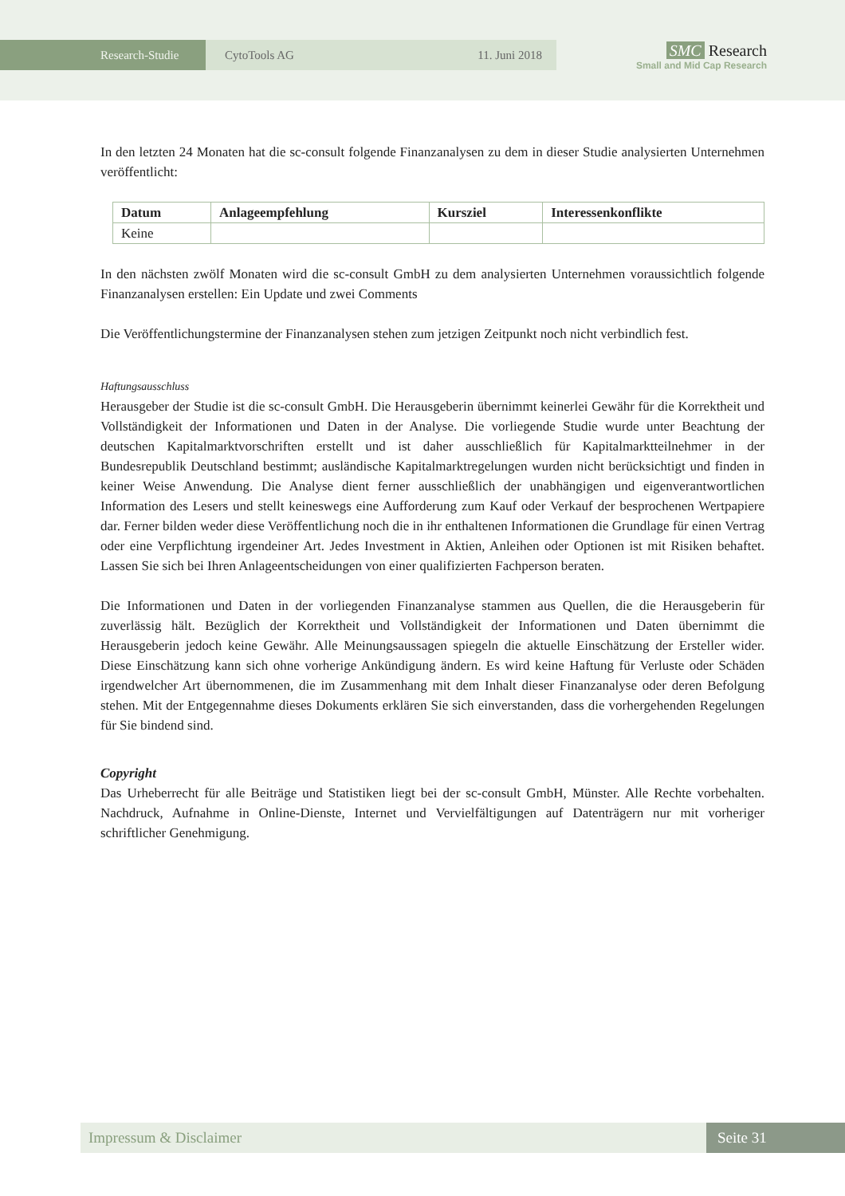Research-Studie CytoTools AG 11. Juni 2018
SMC Research
Small and Mid Cap Research
In den letzten 24 Monaten hat die sc-consult folgende Finanzanalysen zu dem in dieser Studie analysierten Unternehmen veröffentlicht:
| Datum | Anlageempfehlung | Kursziel | Interessenkonflikte |
| --- | --- | --- | --- |
| Keine | | | |
In den nächsten zwölf Monaten wird die sc-consult GmbH zu dem analysierten Unternehmen voraussichtlich folgende Finanzanalysen erstellen: Ein Update und zwei Comments
Die Veröffentlichungstermine der Finanzanalysen stehen zum jetzigen Zeitpunkt noch nicht verbindlich fest.
Haftungsausschluss
Herausgeber der Studie ist die sc-consult GmbH. Die Herausgeberin übernimmt keinerlei Gewähr für die Korrektheit und Vollständigkeit der Informationen und Daten in der Analyse. Die vorliegende Studie wurde unter Beachtung der deutschen Kapitalmarktvorschriften erstellt und ist daher ausschließlich für Kapitalmarktteilnehmer in der Bundesrepublik Deutschland bestimmt; ausländische Kapitalmarktregelungen wurden nicht berücksichtigt und finden in keiner Weise Anwendung. Die Analyse dient ferner ausschließlich der unabhängigen und eigenverantwortlichen Information des Lesers und stellt keineswegs eine Aufforderung zum Kauf oder Verkauf der besprochenen Wertpapiere dar. Ferner bilden weder diese Veröffentlichung noch die in ihr enthaltenen Informationen die Grundlage für einen Vertrag oder eine Verpflichtung irgendeiner Art. Jedes Investment in Aktien, Anleihen oder Optionen ist mit Risiken behaftet. Lassen Sie sich bei Ihren Anlageentscheidungen von einer qualifizierten Fachperson beraten.
Die Informationen und Daten in der vorliegenden Finanzanalyse stammen aus Quellen, die die Herausgeberin für zuverlässig hält. Bezüglich der Korrektheit und Vollständigkeit der Informationen und Daten übernimmt die Herausgeberin jedoch keine Gewähr. Alle Meinungsaussagen spiegeln die aktuelle Einschätzung der Ersteller wider. Diese Einschätzung kann sich ohne vorherige Ankündigung ändern. Es wird keine Haftung für Verluste oder Schäden irgendwelcher Art übernommenen, die im Zusammenhang mit dem Inhalt dieser Finanzanalyse oder deren Befolgung stehen. Mit der Entgegennahme dieses Dokuments erklären Sie sich einverstanden, dass die vorhergehenden Regelungen für Sie bindend sind.
Copyright
Das Urheberrecht für alle Beiträge und Statistiken liegt bei der sc-consult GmbH, Münster. Alle Rechte vorbehalten. Nachdruck, Aufnahme in Online-Dienste, Internet und Vervielfältigungen auf Datenträgern nur mit vorheriger schriftlicher Genehmigung.
Impressum & Disclaimer Seite 31